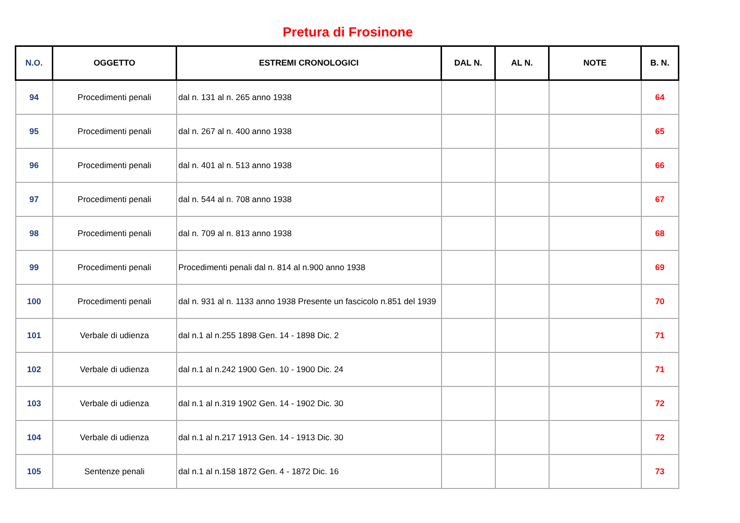Pretura di Frosinone
| N.O. | OGGETTO | ESTREMI CRONOLOGICI | DAL N. | AL N. | NOTE | B. N. |
| --- | --- | --- | --- | --- | --- | --- |
| 94 | Procedimenti penali | dal n. 131 al n. 265 anno 1938 | | | | 64 |
| 95 | Procedimenti penali | dal n. 267 al n. 400 anno 1938 | | | | 65 |
| 96 | Procedimenti penali | dal n. 401 al n. 513 anno 1938 | | | | 66 |
| 97 | Procedimenti penali | dal n. 544 al n. 708 anno 1938 | | | | 67 |
| 98 | Procedimenti penali | dal n. 709 al n. 813 anno 1938 | | | | 68 |
| 99 | Procedimenti penali | Procedimenti penali dal n. 814 al n.900 anno 1938 | | | | 69 |
| 100 | Procedimenti penali | dal n. 931 al n. 1133 anno 1938 Presente un fascicolo n.851 del 1939 | | | | 70 |
| 101 | Verbale di udienza | dal n.1 al n.255 1898 Gen. 14 - 1898 Dic. 2 | | | | 71 |
| 102 | Verbale di udienza | dal n.1 al n.242 1900 Gen. 10 - 1900 Dic. 24 | | | | 71 |
| 103 | Verbale di udienza | dal n.1 al n.319 1902 Gen. 14 - 1902 Dic. 30 | | | | 72 |
| 104 | Verbale di udienza | dal n.1 al n.217 1913 Gen. 14 - 1913 Dic. 30 | | | | 72 |
| 105 | Sentenze penali | dal n.1 al n.158 1872 Gen. 4 - 1872 Dic. 16 | | | | 73 |